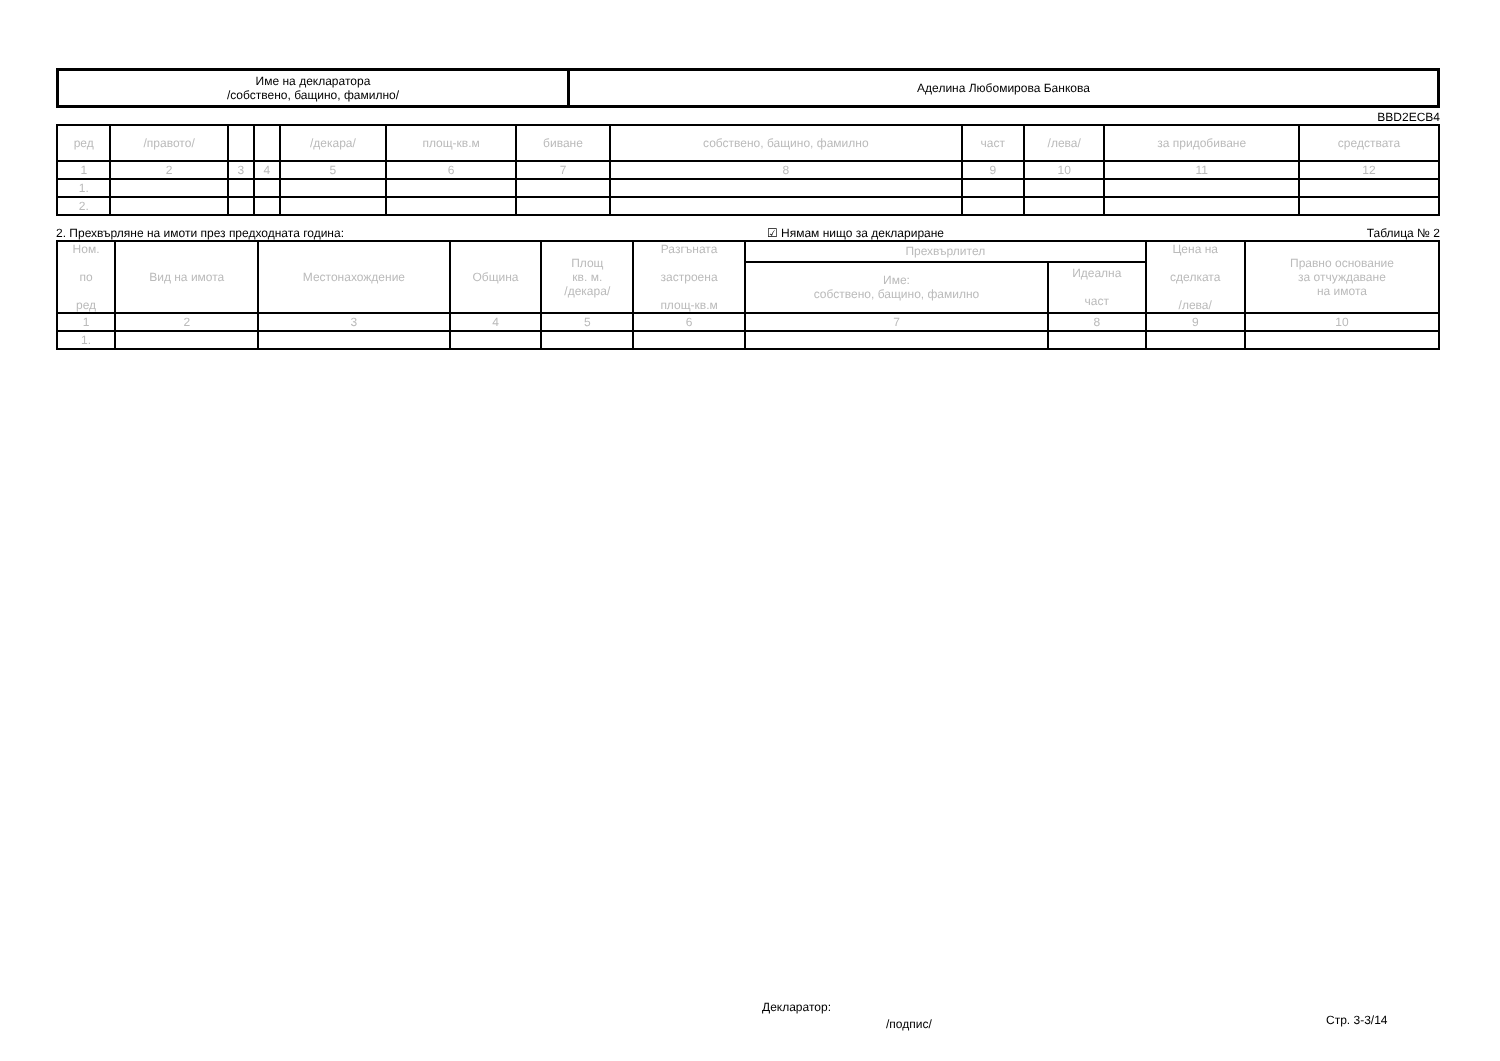| Име на декларатора /собствено, бащино, фамилно/ | Аделина Любомирова Банкова |
BBD2ECB4
| ред | /правото/ | | | /декара/ | площ-кв.м | биване | собствено, бащино, фамилно | част | /лева/ | за придобиване | средствата |
| 1 | 2 | 3 | 4 | 5 | 6 | 7 | 8 | 9 | 10 | 11 | 12 |
| 1. | | | | | | | | | | | |
| 2. | | | | | | | | | | | |
2. Прехвърляне на имоти през предходната година: ☑ Нямам нищо за деклариране Таблица № 2
| Ном. по ред | Вид на имота | Местонахождение | Община | Площ кв. м. /декара/ | Разгъната застроена площ-кв.м | Прехвърлител | | Цена на сделката /лева/ | Правно основание за отчуждаване на имота |
| --- | --- | --- | --- | --- | --- | --- | --- | --- | --- |
| | | | | | | Име: собствено, бащино, фамилно | Идеална част | | |
| 1 | 2 | 3 | 4 | 5 | 6 | 7 | 8 | 9 | 10 |
| 1. | | | | | | | | | |
Декларатор:
/подпис/ Стр. 3-3/14